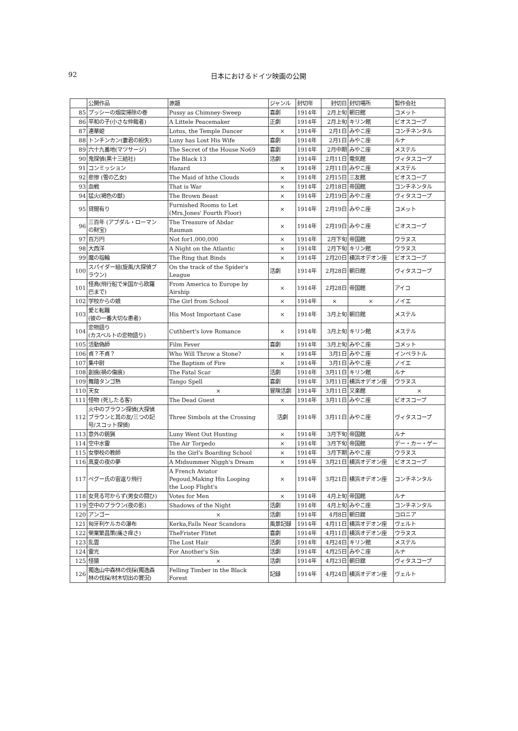92 日本におけるドイツ映画の公開
| | 公開作品 | 原題 | ジャンル | 封切年 | 封切日 | 封切場所 | 製作会社 |
| --- | --- | --- | --- | --- | --- | --- | --- |
| 85 | プッシーの烟突掃除の巻 | Pussy as Chimney-Sweep | 喜劇 | 1914年 | 2月上旬 | 朝日館 | コメット |
| 86 | 平和の子(小さな仲裁者) | A Littele Peacemaker | 正劇 | 1914年 | 2月上旬 | キリン館 | ビオスコープ |
| 87 | 連華姫 | Lotus, the Temple Dancer | × | 1914年 | 2月1日 | みやこ座 | コンチネンタル |
| 88 | トンチンカン(妻君の紛失) | Luny has Lost His Wife | 喜劇 | 1914年 | 2月1日 | みやこ座 | ルナ |
| 89 | 六十九番地(マツサージ) | The Secret of the House No69 | 喜劇 | 1914年 | 2月中期 | みやこ座 | メステル |
| 90 | 鬼探偵(黒十三結社) | The Black 13 | 活劇 | 1914年 | 2月11日 | 電気館 | ヴィタスコープ |
| 91 | コンミッション | Hazard | × | 1914年 | 2月11日 | みやこ座 | メステル |
| 92 | 悲惨 (雪の乙女) | The Maid of hthe Clouds | × | 1914年 | 2月15日 | 三友館 | ビオスコープ |
| 93 | 血戦 | That is War | × | 1914年 | 2月18日 | 帝国館 | コンチネンタル |
| 94 | 猛火(褐色の獣) | The Brown Beast | × | 1914年 | 2月19日 | みやこ座 | ヴィタスコープ |
| 95 | 貸間有り | Furnished Rooms to Let (Mrs.Jones' Fourth Floor) | × | 1914年 | 2月19日 | みやこ座 | コメット |
| 96 | 三百年 (アブダル・ローマン の財宝) | The Treasure of Abdar Rauman | × | 1914年 | 2月19日 | みやこ座 | ビオスコープ |
| 97 | 百万円 | Not for1,000,000 | × | 1914年 | 2月下旬 | 帝国館 | ウラヌス |
| 98 | 大西洋 | A Night on the Atlantic | × | 1914年 | 2月下旬 | キリン館 | ウラヌス |
| 99 | 魔の指輪 | The Ring that Binds | × | 1914年 | 2月20日 | 横浜オデオン座 | ビオスコープ |
| 100 | スパイダー組(旋風/大探偵ブ ラウン) | On the track of the Spider's League | 活劇 | 1914年 | 2月28日 | 朝日館 | ヴィタスコープ |
| 101 | 怪鳥(飛行船で米国から欧羅 巴まで) | From America to Europe by Airship | × | 1914年 | 2月28日 | 帝国館 | アイコ |
| 102 | 学校からの娘 | The Girl from School | × | 1914年 | × | × | ノイエ |
| 103 | 愛と転職 (彼の一番大切な患者) | His Most Important Case | × | 1914年 | 3月上旬 | 朝日館 | メステル |
| 104 | 恋物語り (カスベルトの恋物語り) | Cuthbert's love Romance | × | 1914年 | 3月上旬 | キリン館 | メステル |
| 105 | 活動偽師 | Film Fever | 喜劇 | 1914年 | 3月上旬 | みやこ座 | コメット |
| 106 | 貞？不貞？ | Who Will Throw a Stone? | × | 1914年 | 3月1日 | みやこ座 | インペラトル |
| 107 | 集中尉 | The Baptism of Fire | × | 1914年 | 3月1日 | みやこ座 | ノイエ |
| 108 | 創痕(禍の傷痕) | The Fatal Scar | 活劇 | 1914年 | 3月11日 | キリン館 | ルナ |
| 109 | 舞踏タンゴ熱 | Tango Spell | 喜劇 | 1914年 | 3月11日 | 横浜オデオン座 | ウラヌス |
| 110 | 天女 | × | 冒険活劇 | 1914年 | 3月11日 | 又楽館 | × |
| 111 | 怪物 (死したる客) | The Dead Guest | × | 1914年 | 3月11日 | みやこ座 | ビオスコープ |
| 112 | 火中のブラウン探偵(大探偵 ブラウンと其の友/三つの記 号/スコット探偵) | Three Simbols at the Crossing | 活劇 | 1914年 | 3月11日 | みやこ座 | ヴィタスコープ |
| 113 | 意外の銃猟 | Luny Went Out Hunting | × | 1914年 | 3月下旬 | 帝国館 | ルナ |
| 114 | 空中水雷 | The Air Torpedo | × | 1914年 | 3月下旬 | 帝国館 | デー・カー・ゲー |
| 115 | 女學校の教師 | In the Girl's Boarding School | × | 1914年 | 3月下期 | みやこ座 | ウラヌス |
| 116 | 真夏の夜の夢 | A Midsummer Niggh's Dream | × | 1914年 | 3月21日 | 横浜オデオン座 | ビオスコープ |
| 117 | ペグー氏の宙返り飛行 | A French Aviator Pegoud,Making His Looping the Loop Flight's | × | 1914年 | 3月21日 | 横浜オデオン座 | コンチネンタル |
| 118 | 女見る可からず(男女の闘ひ) | Votes for Men | × | 1914年 | 4月上旬 | 帝国館 | ルナ |
| 119 | 空中のブラウン(夜の影) | Shadows of the Night | 活劇 | 1914年 | 4月上旬 | みやこ座 | コンチネンタル |
| 120 | アンゴー | × | 活劇 | 1914年 | 4月8日 | 朝日舘 | コロニア |
| 121 | 匈牙利ケルカの瀑布 | Kerka,Falls Near Scandora | 風景記録 | 1914年 | 4月11日 | 横浜オデオン座 | ヴェルト |
| 122 | 榮業繁昌策(痛さ痒さ) | TheFrister Flitet | 喜劇 | 1914年 | 4月11日 | 横浜オデオン座 | ウラヌス |
| 123 | 乱雲 | The Lost Hair | 活劇 | 1914年 | 4月24日 | キリン館 | メステル |
| 124 | 雷光 | For Another's Sin | 活劇 | 1914年 | 4月25日 | みやこ座 | ルナ |
| 125 | 怪猿 | × | 活劇 | 1914年 | 4月23日 | 朝日舘 | ヴィタスコープ |
| 126 | 獨逸山中森林の伐採(獨逸森 林の伐採/材木切出の實況) | Felling Timber in the Black Forest | 記録 | 1914年 | 4月24日 | 横浜オデオン座 | ヴェルト |